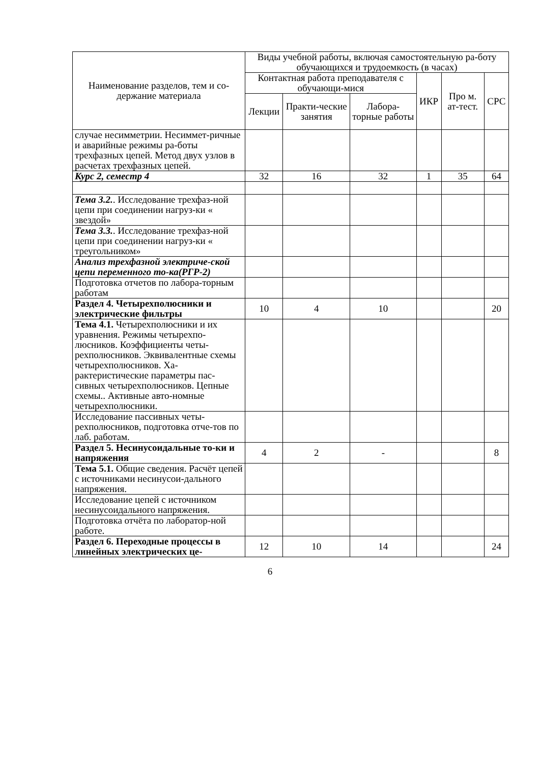| Наименование разделов, тем и со-держание материала | Виды учебной работы, включая самостоятельную ра-боту обучающихся и трудоемкость (в часах) | | | | | |
| --- | --- | --- | --- | --- | --- | --- |
| | Контактная работа преподавателя с обучающи-мися | | | ИКР | Про м. ат-тест. | СРС |
| | Лекции | Практи-ческие занятия | Лабора-торные работы | | | |
| случае несимметрии. Несиммет-ричные и аварийные режимы ра-боты трехфазных цепей. Метод двух узлов в расчетах трехфазных цепей. | | | | | | |
| Курс 2, семестр 4 | 32 | 16 | 32 | 1 | 35 | 64 |
| Тема 3.2. . Исследование трехфаз-ной цепи при соединении нагруз-ки « звездой» | | | | | | |
| Тема 3.3. . Исследование трехфаз-ной цепи при соединении нагруз-ки « треугольником» | | | | | | |
| Анализ трехфазной электриче-ской цепи переменного то-ка(РГР-2) | | | | | | |
| Подготовка отчетов по лабора-торным работам | | | | | | |
| Раздел 4. Четырехполюсники и электрические фильтры | 10 | 4 | 10 | | | 20 |
| Тема 4.1. Четырехполюсники и их уравнения. Режимы четырехпо-люсников. Коэффициенты четы-рехполюсников. Эквивалентные схемы четырехполюсников. Ха-рактеристические параметры пас-сивных четырехполюсников. Цепные схемы.. Активные авто-номные четырехполюсники. | | | | | | |
| Исследование пассивных четы-рехполюсников, подготовка отче-тов по лаб. работам. | | | | | | |
| Раздел 5. Несинусоидальные то-ки и напряжения | 4 | 2 | - | | | 8 |
| Тема 5.1. Общие сведения. Расчёт цепей с источниками несинусои-дального напряжения. | | | | | | |
| Исследование цепей с источником несинусоидального напряжения. | | | | | | |
| Подготовка отчёта по лаборатор-ной работе. | | | | | | |
| Раздел 6. Переходные процессы в линейных электрических це- | 12 | 10 | 14 | | | 24 |
6